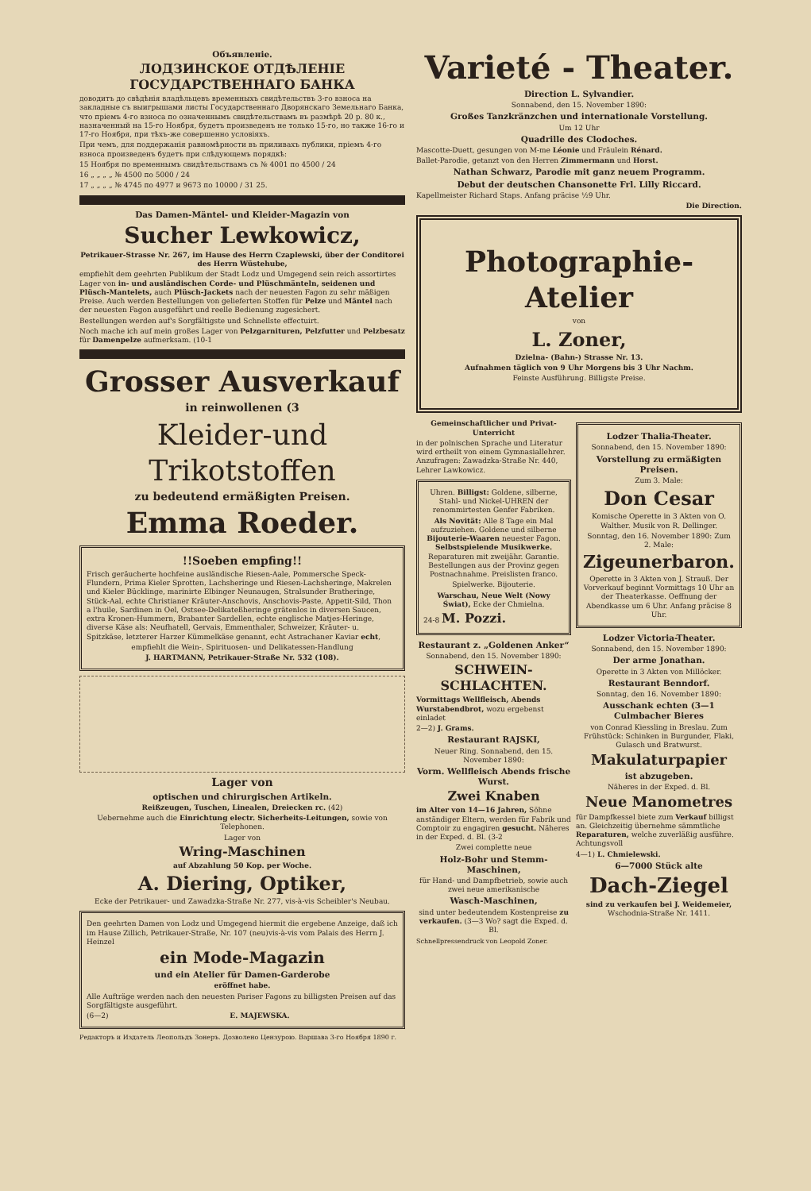Объявленіе.
ЛОДЗИНСКОЕ ОТДѢЛЕНІЕ ГОСУДАРСТВЕННАГО БАНКА
доводитъ до свѣдѣнія владѣльцевъ временныхъ свидѣтельствъ 3-го взноса на закладные съ выигрышами листы Государственнаго Дворянскаго Земельнаго Банка, что пріемъ 4-го взноса по означеннымъ свидѣтельствамъ въ размѣрѣ 20 р. 80 к., назначенный на 15-го Ноября, будетъ произведенъ не только 15-го, но также 16-го и 17-го Ноября, при тѣхъ-же совершенно условіяхъ.
При чемъ, для поддержанія равномѣрности въ приливахъ публики, пріемъ 4-го взноса произведенъ будетъ при слѣдующемъ порядкѣ:
15 Ноября по временнымъ свидѣтельствамъ съ № 4001 по 4500 / 24
16 „ „ „ „ № 4500 по 5000 / 24
17 „ „ „ „ № 4745 по 4977 и 9673 по 10000 / 31 25.
Das Damen-Mäntel- und Kleider-Magazin von
Sucher Lewkowicz,
Petrikauer-Strasse Nr. 267, im Hause des Herrn Czaplewski, über der Conditorei des Herrn Wüstehube,
empfiehlt dem geehrten Publikum der Stadt Lodz und Umgegend sein reich assortirtes Lager von in- und ausländischen Corde- und Plüschmänteln, seidenen und Plüsch-Mantelets, auch Plüsch-Jackets nach der neuesten Fagon zu sehr mäßigen Preise. Auch werden Bestellungen von gelieferten Stoffen für Pelze und Mäntel nach der neuesten Fagon ausgeführt und reelle Bedienung zugesichert.
Bestellungen werden auf's Sorgfältigste und Schnellste effectuirt.
Noch mache ich auf mein großes Lager von Pelzgarnituren, Pelzfutter und Pelzbesatz für Damenpelze aufmerksam. (10-1
Grosser Ausverkauf
in reinwollenen (3
Kleider-und Trikotstoffen
zu bedeutend ermäßigten Preisen.
Emma Roeder.
!!Soeben empfing!!
Frisch geräucherte hochfeine ausländische Riesen-Aale, Pommersche Speck-Flundern, Prima Kieler Sprotten, Lachsheringe und Riesen-Lachsheringe, Makrelen und Kieler Bücklinge, marinirte Elbinger Neunaugen, Stralsunder Bratheringe, Stück-Aal, echte Christianer Kräuter-Anschovis, Anschovis-Paste, Appetit-Sild, Thon a l'huile, Sardinen in Oel, Ostsee-Delikateßheringe grätenlos in diversen Saucen, extra Kronen-Hummern, Brabanter Sardellen, echte englische Matjes-Heringe, diverse Käse als: Neufhatell, Gervais, Emmenthaler, Schweizer, Kräuter- u. Spitzkäse, letzterer Harzer Kümmelkäse genannt, echt Astrachaner Kaviar echt,
empfiehlt die Wein-, Spirituosen- und Delikatessen-Handlung
J. HARTMANN, Petrikauer-Straße Nr. 532 (108).
Lager von
optischen und chirurgischen Artikeln.
Reißzeugen, Tuschen, Linealen, Dreiecken rc. (42)
Uebernehme auch die Einrichtung electr. Sicherheits-Leitungen, sowie von Telephonen.
Lager von
Wring-Maschinen
auf Abzahlung 50 Kop. per Woche.
A. Diering, Optiker,
Ecke der Petrikauer- und Zawadzka-Straße Nr. 277, vis-à-vis Scheibler's Neubau.
Den geehrten Damen von Lodz und Umgegend hiermit die ergebene Anzeige, daß ich im Hause Zillich, Petrikauer-Straße, Nr. 107 (neu)vis-à-vis vom Palais des Herrn J. Heinzel
ein Mode-Magazin
und ein Atelier für Damen-Garderobe
eröffnet habe.
Alle Aufträge werden nach den neuesten Pariser Fagons zu billigsten Preisen auf das Sorgfältigste ausgeführt.
(6—2) E. MAJEWSKA.
Редакторъ и Издатель Леопольдъ Зонеръ. Дозволено Цензурою. Варшава 3-го Ноября 1890 г.
Varieté - Theater.
Direction L. Sylvandier.
Sonnabend, den 15. November 1890:
Großes Tanzkränzchen und internationale Vorstellung.
Um 12 Uhr
Quadrille des Clodoches.
Mascotte-Duett, gesungen von M-me Léonie und Fräulein Rénard.
Ballet-Parodie, getanzt von den Herren Zimmermann und Horst.
Nathan Schwarz, Parodie mit ganz neuem Programm.
Debut der deutschen Chansonette Frl. Lilly Riccard.
Kapellmeister Richard Staps. Anfang präcise ½9 Uhr.
Die Direction.
Photographie-Atelier
von
L. Zoner,
Dzielna- (Bahn-) Strasse Nr. 13.
Aufnahmen täglich von 9 Uhr Morgens bis 3 Uhr Nachm.
Feinste Ausführung. Billigste Preise.
Gemeinschaftlicher und Privat-Unterricht
in der polnischen Sprache und Literatur wird ertheilt von einem Gymnasiallehrer. Anzufragen: Zawadzka-Straße Nr. 440, Lehrer Lawkowicz.
Uhren. Billigst: Goldene, silberne, Stahl- und Nickel-UHREN der renommirtesten Genfer Fabriken.
Als Novität: Alle 8 Tage ein Mal aufzuziehen. Goldene und silberne Bijouterie-Waaren neuester Fagon. Selbstspielende Musikwerke. Reparaturen mit zweijähr. Garantie. Bestellungen aus der Provinz gegen Postnachnahme. Preislisten franco.
Spielwerke. Bijouterie.
Warschau, Neue Welt (Nowy Świat), Ecke der Chmielna.
24-8 M. Pozzi.
Restaurant z. „Goldenen Anker“
Sonnabend, den 15. November 1890:
SCHWEIN-SCHLACHTEN.
Vormittags Wellfleisch, Abends Wurstabendbrot, wozu ergebenst einladet
2—2) J. Grams.
Restaurant RAJSKI,
Neuer Ring. Sonnabend, den 15. November 1890:
Vorm. Wellfleisch Abends frische Wurst.
Zwei Knaben
im Alter von 14—16 Jahren, Söhne anständiger Eltern, werden für Fabrik und Comptoir zu engagiren gesucht. Näheres in der Exped. d. Bl. (3-2
Zwei complette neue
Holz-Bohr und Stemm-Maschinen,
für Hand- und Dampfbetrieb, sowie auch zwei neue amerikanische
Wasch-Maschinen,
sind unter bedeutendem Kostenpreise zu verkaufen. (3—3 Wo? sagt die Exped. d. Bl.
Lodzer Thalia-Theater.
Sonnabend, den 15. November 1890:
Vorstellung zu ermäßigten Preisen.
Zum 3. Male:
Don Cesar
Komische Operette in 3 Akten von O. Walther. Musik von R. Dellinger.
Sonntag, den 16. November 1890: Zum 2. Male:
Zigeunerbaron.
Operette in 3 Akten von J. Strauß. Der Vorverkauf beginnt Vormittags 10 Uhr an der Theaterkasse. Oeffnung der Abendkasse um 6 Uhr. Anfang präcise 8 Uhr.
Lodzer Victoria-Theater.
Sonnabend, den 15. November 1890:
Der arme Jonathan.
Operette in 3 Akten von Millöcker.
Restaurant Benndorf.
Sonntag, den 16. November 1890:
Ausschank echten (3—1 Culmbacher Bieres
von Conrad Kiessling in Breslau. Zum Frühstück: Schinken in Burgunder, Flaki, Gulasch und Bratwurst.
Makulaturpapier
ist abzugeben.
Näheres in der Exped. d. Bl.
Neue Manometres
für Dampfkessel biete zum Verkauf billigst an. Gleichzeitig übernehme sämmtliche Reparaturen, welche zuverläßig ausführe. Achtungsvoll
4—1) L. Chmielewski.
6—7000 Stück alte
Dach-Ziegel
sind zu verkaufen bei J. Weidemeier, Wschodnia-Straße Nr. 1411.
Schnellpressendruck von Leopold Zoner.